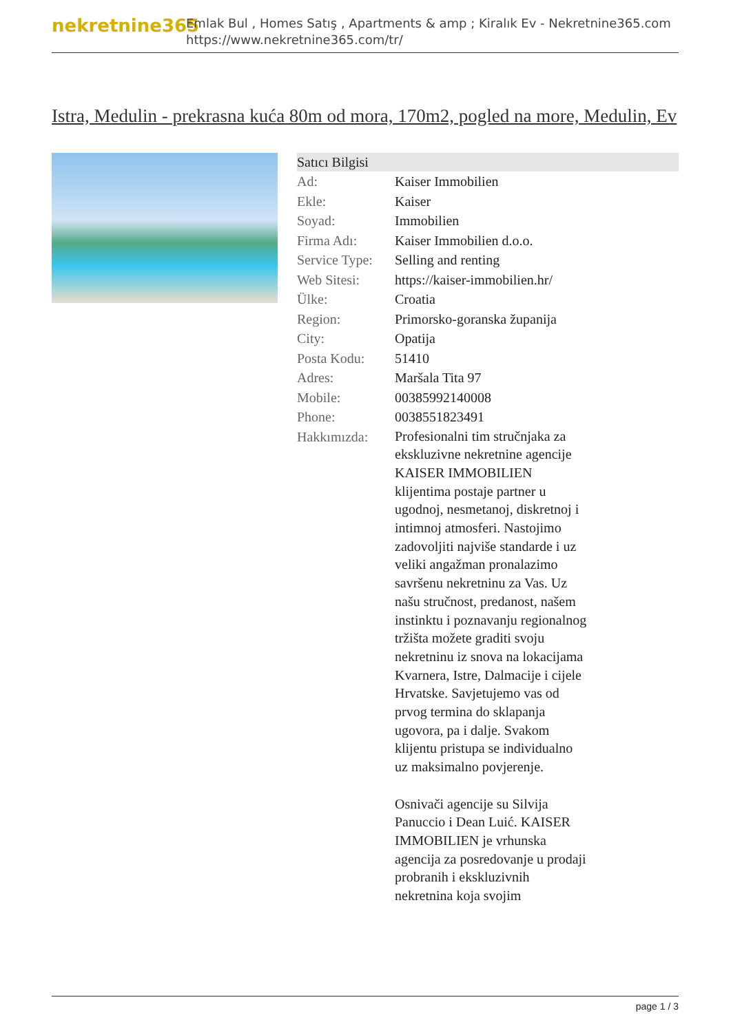nekretnine365
Emlak Bul , Homes Satış , Apartments & amp ; Kiralık Ev - Nekretnine365.com
https://www.nekretnine365.com/tr/
Istra, Medulin - prekrasna kuća 80m od mora, 170m2, pogled na more, Medulin, Ev
Satıcı Bilgisi
| Ad: | Kaiser Immobilien |
| Ekle: | Kaiser |
| Soyad: | Immobilien |
| Firma Adı: | Kaiser Immobilien d.o.o. |
| Service Type: | Selling and renting |
| Web Sitesi: | https://kaiser-immobilien.hr/ |
| Ülke: | Croatia |
| Region: | Primorsko-goranska županija |
| City: | Opatija |
| Posta Kodu: | 51410 |
| Adres: | Maršala Tita 97 |
| Mobile: | 00385992140008 |
| Phone: | 0038551823491 |
| Hakkımızda: | Profesionalni tim stručnjaka za ekskluzivne nekretnine agencije KAISER IMMOBILIEN klijentima postaje partner u ugodnoj, nesmetanoj, diskretnoj i intimnoj atmosferi. Nastojimo zadovoljiti najviše standarde i uz veliki angažman pronalazimo savršenu nekretninu za Vas. Uz našu stručnost, predanost, našem instinktu i poznavanju regionalnog tržišta možete graditi svoju nekretninu iz snova na lokacijama Kvarnera, Istre, Dalmacije i cijele Hrvatske. Savjetujemo vas od prvog termina do sklapanja ugovora, pa i dalje. Svakom klijentu pristupa se individualno uz maksimalno povjerenje. Osnivači agencije su Silvija Panuccio i Dean Luić. KAISER IMMOBILIEN je vrhunska agencija za posredovanje u prodaji probranih i ekskluzivnih nekretnina koja svojim |
page 1 / 3